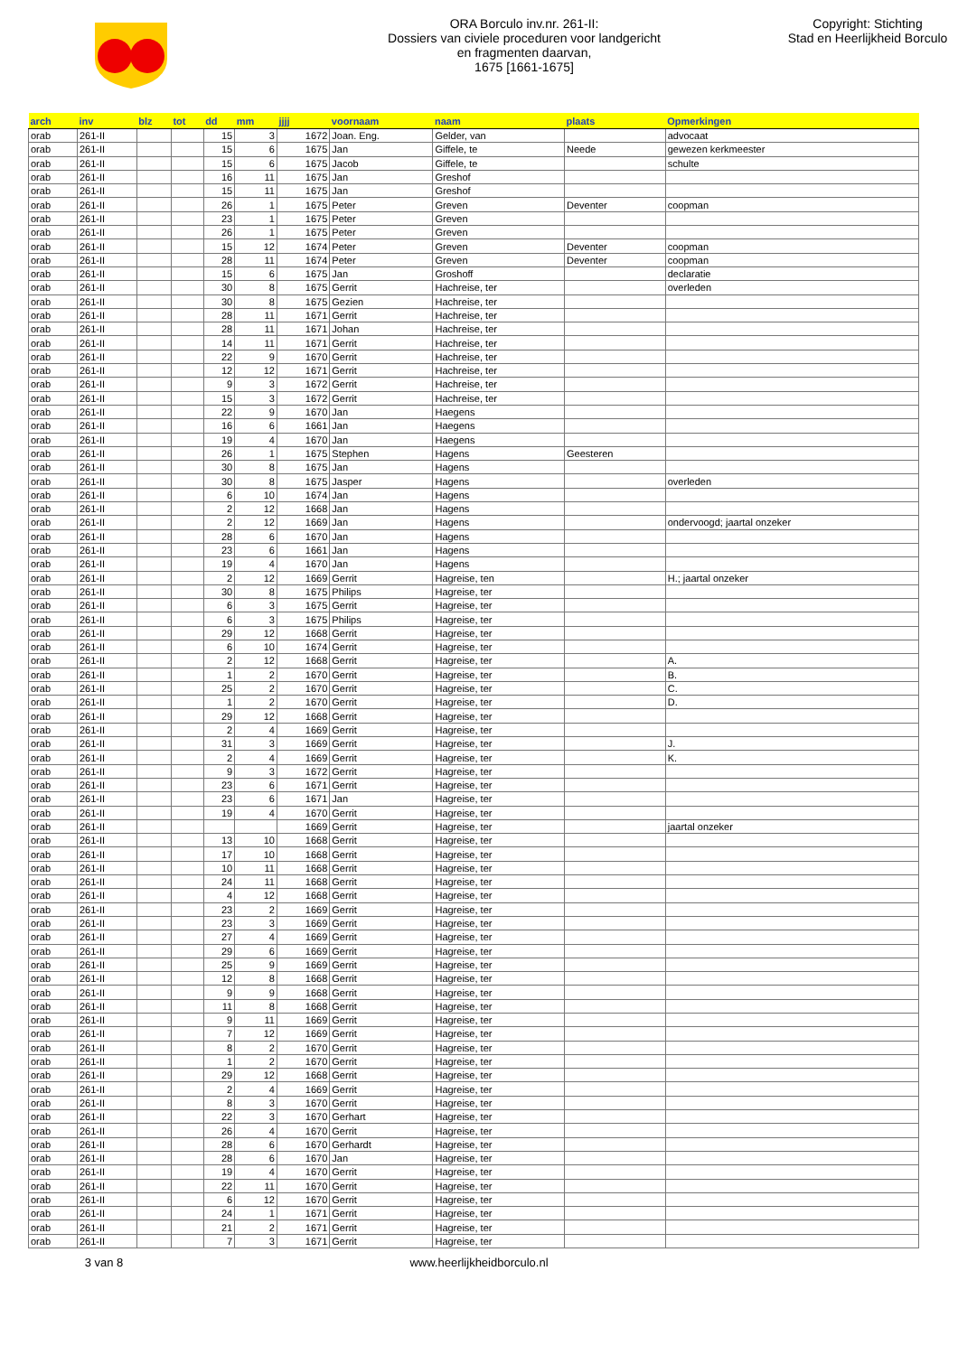ORA Borculo inv.nr. 261-II:
Dossiers van civiele proceduren voor landgericht
en fragmenten daarvan,
1675 [1661-1675]
Copyright: Stichting
Stad en Heerlijkheid Borculo
| arch | inv | blz | tot | dd | mm | jjjj | voornaam | naam | plaats | Opmerkingen |
| --- | --- | --- | --- | --- | --- | --- | --- | --- | --- | --- |
| orab | 261-II | | | 15 | 3 | 1672 | Joan. Eng. | Gelder, van | | advocaat |
| orab | 261-II | | | 15 | 6 | 1675 | Jan | Giffele, te | Neede | gewezen kerkmeester |
| orab | 261-II | | | 15 | 6 | 1675 | Jacob | Giffele, te | | schulte |
| orab | 261-II | | | 16 | 11 | 1675 | Jan | Greshof | | |
| orab | 261-II | | | 15 | 11 | 1675 | Jan | Greshof | | |
| orab | 261-II | | | 26 | 1 | 1675 | Peter | Greven | Deventer | coopman |
| orab | 261-II | | | 23 | 1 | 1675 | Peter | Greven | | |
| orab | 261-II | | | 26 | 1 | 1675 | Peter | Greven | | |
| orab | 261-II | | | 15 | 12 | 1674 | Peter | Greven | Deventer | coopman |
| orab | 261-II | | | 28 | 11 | 1674 | Peter | Greven | Deventer | coopman |
| orab | 261-II | | | 15 | 6 | 1675 | Jan | Groshoff | | declaratie |
| orab | 261-II | | | 30 | 8 | 1675 | Gerrit | Hachreise, ter | | overleden |
| orab | 261-II | | | 30 | 8 | 1675 | Gezien | Hachreise, ter | | |
| orab | 261-II | | | 28 | 11 | 1671 | Gerrit | Hachreise, ter | | |
| orab | 261-II | | | 28 | 11 | 1671 | Johan | Hachreise, ter | | |
| orab | 261-II | | | 14 | 11 | 1671 | Gerrit | Hachreise, ter | | |
| orab | 261-II | | | 22 | 9 | 1670 | Gerrit | Hachreise, ter | | |
| orab | 261-II | | | 12 | 12 | 1671 | Gerrit | Hachreise, ter | | |
| orab | 261-II | | | 9 | 3 | 1672 | Gerrit | Hachreise, ter | | |
| orab | 261-II | | | 15 | 3 | 1672 | Gerrit | Hachreise, ter | | |
| orab | 261-II | | | 22 | 9 | 1670 | Jan | Haegens | | |
| orab | 261-II | | | 16 | 6 | 1661 | Jan | Haegens | | |
| orab | 261-II | | | 19 | 4 | 1670 | Jan | Haegens | | |
| orab | 261-II | | | 26 | 1 | 1675 | Stephen | Hagens | Geesteren | |
| orab | 261-II | | | 30 | 8 | 1675 | Jan | Hagens | | |
| orab | 261-II | | | 30 | 8 | 1675 | Jasper | Hagens | | overleden |
| orab | 261-II | | | 6 | 10 | 1674 | Jan | Hagens | | |
| orab | 261-II | | | 2 | 12 | 1668 | Jan | Hagens | | |
| orab | 261-II | | | 2 | 12 | 1669 | Jan | Hagens | | ondervoogd; jaartal onzeker |
| orab | 261-II | | | 28 | 6 | 1670 | Jan | Hagens | | |
| orab | 261-II | | | 23 | 6 | 1661 | Jan | Hagens | | |
| orab | 261-II | | | 19 | 4 | 1670 | Jan | Hagens | | |
| orab | 261-II | | | 2 | 12 | 1669 | Gerrit | Hagreise, ten | | H.; jaartal onzeker |
| orab | 261-II | | | 30 | 8 | 1675 | Philips | Hagreise, ter | | |
| orab | 261-II | | | 6 | 3 | 1675 | Gerrit | Hagreise, ter | | |
| orab | 261-II | | | 6 | 3 | 1675 | Philips | Hagreise, ter | | |
| orab | 261-II | | | 29 | 12 | 1668 | Gerrit | Hagreise, ter | | |
| orab | 261-II | | | 6 | 10 | 1674 | Gerrit | Hagreise, ter | | |
| orab | 261-II | | | 2 | 12 | 1668 | Gerrit | Hagreise, ter | | A. |
| orab | 261-II | | | 1 | 2 | 1670 | Gerrit | Hagreise, ter | | B. |
| orab | 261-II | | | 25 | 2 | 1670 | Gerrit | Hagreise, ter | | C. |
| orab | 261-II | | | 1 | 2 | 1670 | Gerrit | Hagreise, ter | | D. |
| orab | 261-II | | | 29 | 12 | 1668 | Gerrit | Hagreise, ter | | |
| orab | 261-II | | | 2 | 4 | 1669 | Gerrit | Hagreise, ter | | |
| orab | 261-II | | | 31 | 3 | 1669 | Gerrit | Hagreise, ter | | J. |
| orab | 261-II | | | 2 | 4 | 1669 | Gerrit | Hagreise, ter | | K. |
| orab | 261-II | | | 9 | 3 | 1672 | Gerrit | Hagreise, ter | | |
| orab | 261-II | | | 23 | 6 | 1671 | Gerrit | Hagreise, ter | | |
| orab | 261-II | | | 23 | 6 | 1671 | Jan | Hagreise, ter | | |
| orab | 261-II | | | 19 | 4 | 1670 | Gerrit | Hagreise, ter | | |
| orab | 261-II | | | | | 1669 | Gerrit | Hagreise, ter | | jaartal onzeker |
| orab | 261-II | | | 13 | 10 | 1668 | Gerrit | Hagreise, ter | | |
| orab | 261-II | | | 17 | 10 | 1668 | Gerrit | Hagreise, ter | | |
| orab | 261-II | | | 10 | 11 | 1668 | Gerrit | Hagreise, ter | | |
| orab | 261-II | | | 24 | 11 | 1668 | Gerrit | Hagreise, ter | | |
| orab | 261-II | | | 4 | 12 | 1668 | Gerrit | Hagreise, ter | | |
| orab | 261-II | | | 23 | 2 | 1669 | Gerrit | Hagreise, ter | | |
| orab | 261-II | | | 23 | 3 | 1669 | Gerrit | Hagreise, ter | | |
| orab | 261-II | | | 27 | 4 | 1669 | Gerrit | Hagreise, ter | | |
| orab | 261-II | | | 29 | 6 | 1669 | Gerrit | Hagreise, ter | | |
| orab | 261-II | | | 25 | 9 | 1669 | Gerrit | Hagreise, ter | | |
| orab | 261-II | | | 12 | 8 | 1668 | Gerrit | Hagreise, ter | | |
| orab | 261-II | | | 9 | 9 | 1668 | Gerrit | Hagreise, ter | | |
| orab | 261-II | | | 11 | 8 | 1668 | Gerrit | Hagreise, ter | | |
| orab | 261-II | | | 9 | 11 | 1669 | Gerrit | Hagreise, ter | | |
| orab | 261-II | | | 7 | 12 | 1669 | Gerrit | Hagreise, ter | | |
| orab | 261-II | | | 8 | 2 | 1670 | Gerrit | Hagreise, ter | | |
| orab | 261-II | | | 1 | 2 | 1670 | Gerrit | Hagreise, ter | | |
| orab | 261-II | | | 29 | 12 | 1668 | Gerrit | Hagreise, ter | | |
| orab | 261-II | | | 2 | 4 | 1669 | Gerrit | Hagreise, ter | | |
| orab | 261-II | | | 8 | 3 | 1670 | Gerrit | Hagreise, ter | | |
| orab | 261-II | | | 22 | 3 | 1670 | Gerhart | Hagreise, ter | | |
| orab | 261-II | | | 26 | 4 | 1670 | Gerrit | Hagreise, ter | | |
| orab | 261-II | | | 28 | 6 | 1670 | Gerhardt | Hagreise, ter | | |
| orab | 261-II | | | 28 | 6 | 1670 | Jan | Hagreise, ter | | |
| orab | 261-II | | | 19 | 4 | 1670 | Gerrit | Hagreise, ter | | |
| orab | 261-II | | | 22 | 11 | 1670 | Gerrit | Hagreise, ter | | |
| orab | 261-II | | | 6 | 12 | 1670 | Gerrit | Hagreise, ter | | |
| orab | 261-II | | | 24 | 1 | 1671 | Gerrit | Hagreise, ter | | |
| orab | 261-II | | | 21 | 2 | 1671 | Gerrit | Hagreise, ter | | |
| orab | 261-II | | | 7 | 3 | 1671 | Gerrit | Hagreise, ter | | |
3 van 8 www.heerlijkheidborculo.nl